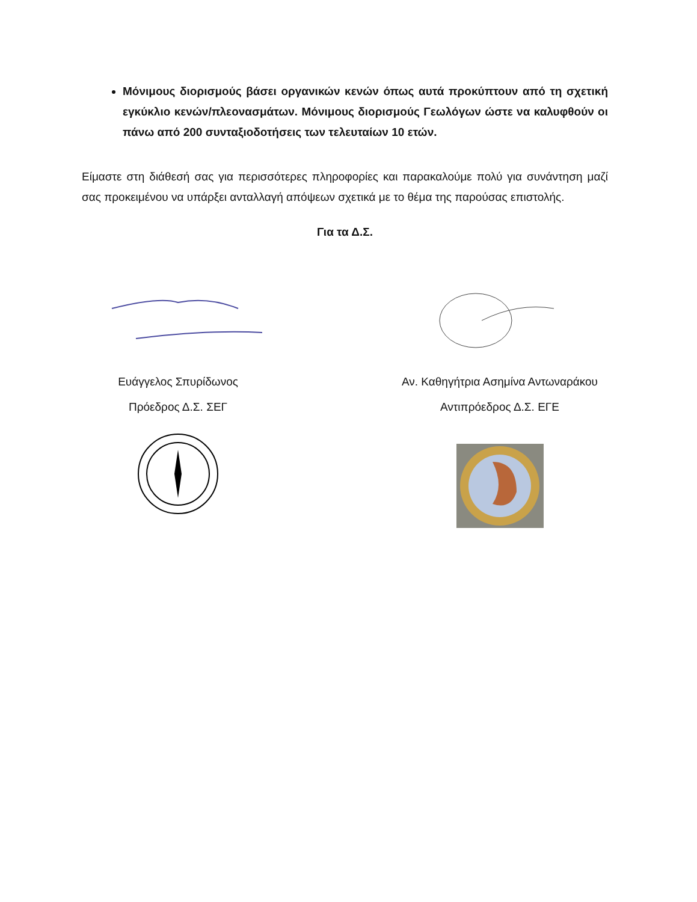Μόνιμους διορισμούς βάσει οργανικών κενών όπως αυτά προκύπτουν από τη σχετική εγκύκλιο κενών/πλεονασμάτων. Μόνιμους διορισμούς Γεωλόγων ώστε να καλυφθούν οι πάνω από 200 συνταξιοδοτήσεις των τελευταίων 10 ετών.
Είμαστε στη διάθεσή σας για περισσότερες πληροφορίες και παρακαλούμε πολύ για συνάντηση μαζί σας προκειμένου να υπάρξει ανταλλαγή απόψεων σχετικά με το θέμα της παρούσας επιστολής.
Για τα Δ.Σ.
Ευάγγελος Σπυρίδωνος
Πρόεδρος Δ.Σ. ΣΕΓ
Αν. Καθηγήτρια Ασημίνα Αντωναράκου
Αντιπρόεδρος Δ.Σ. ΕΓΕ